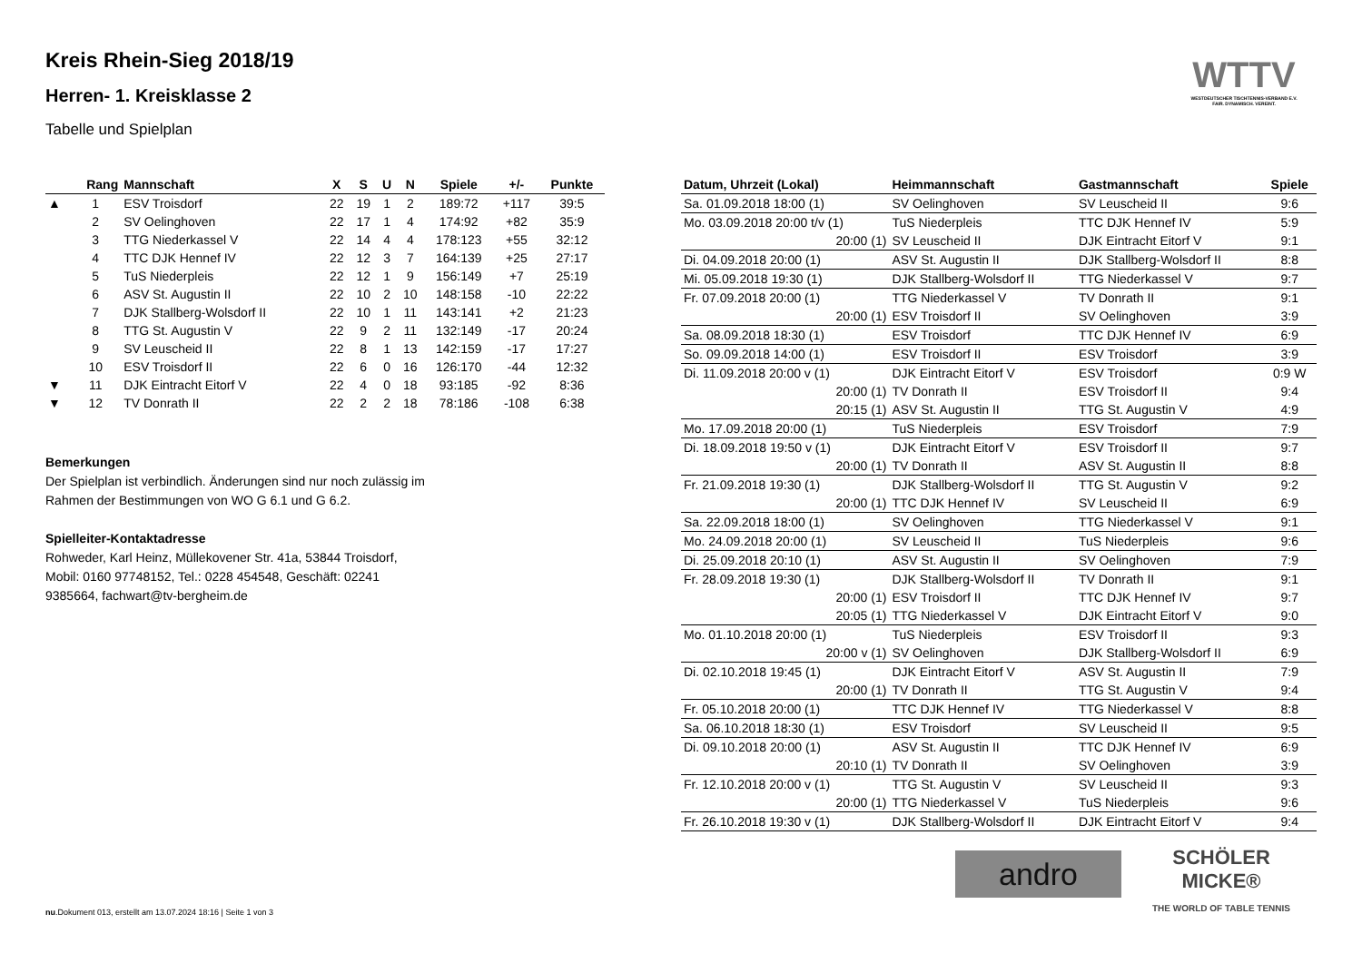WTTV
WESTDEUTSCHER TISCHTENNIS-VERBAND E.V.
FAIR. DYNAMISCH. VEREINT.
Kreis Rhein-Sieg 2018/19
Herren- 1. Kreisklasse 2
Tabelle und Spielplan
| | Rang | Mannschaft | X | S | U | N | Spiele | +/- | Punkte |
| --- | --- | --- | --- | --- | --- | --- | --- | --- | --- |
| ▲ | 1 | ESV Troisdorf | 22 | 19 | 1 | 2 | 189:72 | +117 | 39:5 |
| | 2 | SV Oelinghoven | 22 | 17 | 1 | 4 | 174:92 | +82 | 35:9 |
| | 3 | TTG Niederkassel V | 22 | 14 | 4 | 4 | 178:123 | +55 | 32:12 |
| | 4 | TTC DJK Hennef IV | 22 | 12 | 3 | 7 | 164:139 | +25 | 27:17 |
| | 5 | TuS Niederpleis | 22 | 12 | 1 | 9 | 156:149 | +7 | 25:19 |
| | 6 | ASV St. Augustin II | 22 | 10 | 2 | 10 | 148:158 | -10 | 22:22 |
| | 7 | DJK Stallberg-Wolsdorf II | 22 | 10 | 1 | 11 | 143:141 | +2 | 21:23 |
| | 8 | TTG St. Augustin V | 22 | 9 | 2 | 11 | 132:149 | -17 | 20:24 |
| | 9 | SV Leuscheid II | 22 | 8 | 1 | 13 | 142:159 | -17 | 17:27 |
| | 10 | ESV Troisdorf II | 22 | 6 | 0 | 16 | 126:170 | -44 | 12:32 |
| ▼ | 11 | DJK Eintracht Eitorf V | 22 | 4 | 0 | 18 | 93:185 | -92 | 8:36 |
| ▼ | 12 | TV Donrath II | 22 | 2 | 2 | 18 | 78:186 | -108 | 6:38 |
Bemerkungen
Der Spielplan ist verbindlich. Änderungen sind nur noch zulässig im
Rahmen der Bestimmungen von WO G 6.1 und G 6.2.
Spielleiter-Kontaktadresse
Rohweder, Karl Heinz, Müllekovener Str. 41a, 53844 Troisdorf,
Mobil: 0160 97748152, Tel.: 0228 454548, Geschäft: 02241
9385664, fachwart@tv-bergheim.de
| Datum, Uhrzeit (Lokal) | Heimmannschaft | Gastmannschaft | Spiele |
| --- | --- | --- | --- |
| Sa. 01.09.2018 18:00 (1) | SV Oelinghoven | SV Leuscheid II | 9:6 |
| Mo. 03.09.2018 20:00 t/v (1) | TuS Niederpleis | TTC DJK Hennef IV | 5:9 |
| 20:00 (1) | SV Leuscheid II | DJK Eintracht Eitorf V | 9:1 |
| Di. 04.09.2018 20:00 (1) | ASV St. Augustin II | DJK Stallberg-Wolsdorf II | 8:8 |
| Mi. 05.09.2018 19:30 (1) | DJK Stallberg-Wolsdorf II | TTG Niederkassel V | 9:7 |
| Fr. 07.09.2018 20:00 (1) | TTG Niederkassel V | TV Donrath II | 9:1 |
| 20:00 (1) | ESV Troisdorf II | SV Oelinghoven | 3:9 |
| Sa. 08.09.2018 18:30 (1) | ESV Troisdorf | TTC DJK Hennef IV | 6:9 |
| So. 09.09.2018 14:00 (1) | ESV Troisdorf II | ESV Troisdorf | 3:9 |
| Di. 11.09.2018 20:00 v (1) | DJK Eintracht Eitorf V | ESV Troisdorf | 0:9 W |
| 20:00 (1) | TV Donrath II | ESV Troisdorf II | 9:4 |
| 20:15 (1) | ASV St. Augustin II | TTG St. Augustin V | 4:9 |
| Mo. 17.09.2018 20:00 (1) | TuS Niederpleis | ESV Troisdorf | 7:9 |
| Di. 18.09.2018 19:50 v (1) | DJK Eintracht Eitorf V | ESV Troisdorf II | 9:7 |
| 20:00 (1) | TV Donrath II | ASV St. Augustin II | 8:8 |
| Fr. 21.09.2018 19:30 (1) | DJK Stallberg-Wolsdorf II | TTG St. Augustin V | 9:2 |
| 20:00 (1) | TTC DJK Hennef IV | SV Leuscheid II | 6:9 |
| Sa. 22.09.2018 18:00 (1) | SV Oelinghoven | TTG Niederkassel V | 9:1 |
| Mo. 24.09.2018 20:00 (1) | SV Leuscheid II | TuS Niederpleis | 9:6 |
| Di. 25.09.2018 20:10 (1) | ASV St. Augustin II | SV Oelinghoven | 7:9 |
| Fr. 28.09.2018 19:30 (1) | DJK Stallberg-Wolsdorf II | TV Donrath II | 9:1 |
| 20:00 (1) | ESV Troisdorf II | TTC DJK Hennef IV | 9:7 |
| 20:05 (1) | TTG Niederkassel V | DJK Eintracht Eitorf V | 9:0 |
| Mo. 01.10.2018 20:00 (1) | TuS Niederpleis | ESV Troisdorf II | 9:3 |
| 20:00 v (1) | SV Oelinghoven | DJK Stallberg-Wolsdorf II | 6:9 |
| Di. 02.10.2018 19:45 (1) | DJK Eintracht Eitorf V | ASV St. Augustin II | 7:9 |
| 20:00 (1) | TV Donrath II | TTG St. Augustin V | 9:4 |
| Fr. 05.10.2018 20:00 (1) | TTC DJK Hennef IV | TTG Niederkassel V | 8:8 |
| Sa. 06.10.2018 18:30 (1) | ESV Troisdorf | SV Leuscheid II | 9:5 |
| Di. 09.10.2018 20:00 (1) | ASV St. Augustin II | TTC DJK Hennef IV | 6:9 |
| 20:10 (1) | TV Donrath II | SV Oelinghoven | 3:9 |
| Fr. 12.10.2018 20:00 v (1) | TTG St. Augustin V | SV Leuscheid II | 9:3 |
| 20:00 (1) | TTG Niederkassel V | TuS Niederpleis | 9:6 |
| Fr. 26.10.2018 19:30 v (1) | DJK Stallberg-Wolsdorf II | DJK Eintracht Eitorf V | 9:4 |
andro
SCHÖLER
MICKE®
THE WORLD OF TABLE TENNIS
nu.Dokument 013, erstellt am 13.07.2024 18:16 | Seite 1 von 3